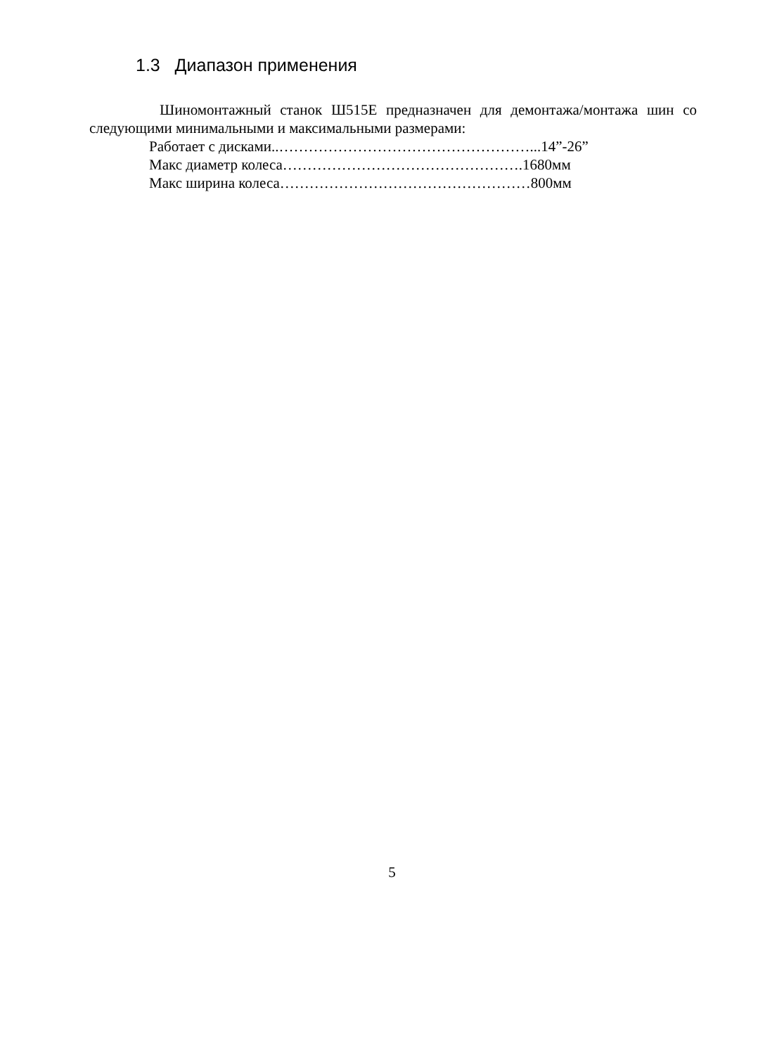1.3 Диапазон применения
Шиномонтажный станок Ш515Е предназначен для демонтажа/монтажа шин со следующими минимальными и максимальными размерами:
Работает с дисками..……………………………………………...14”-26”
Макс диаметр колеса………………………………………….1680мм
Макс ширина колеса……………………………………………800мм
5